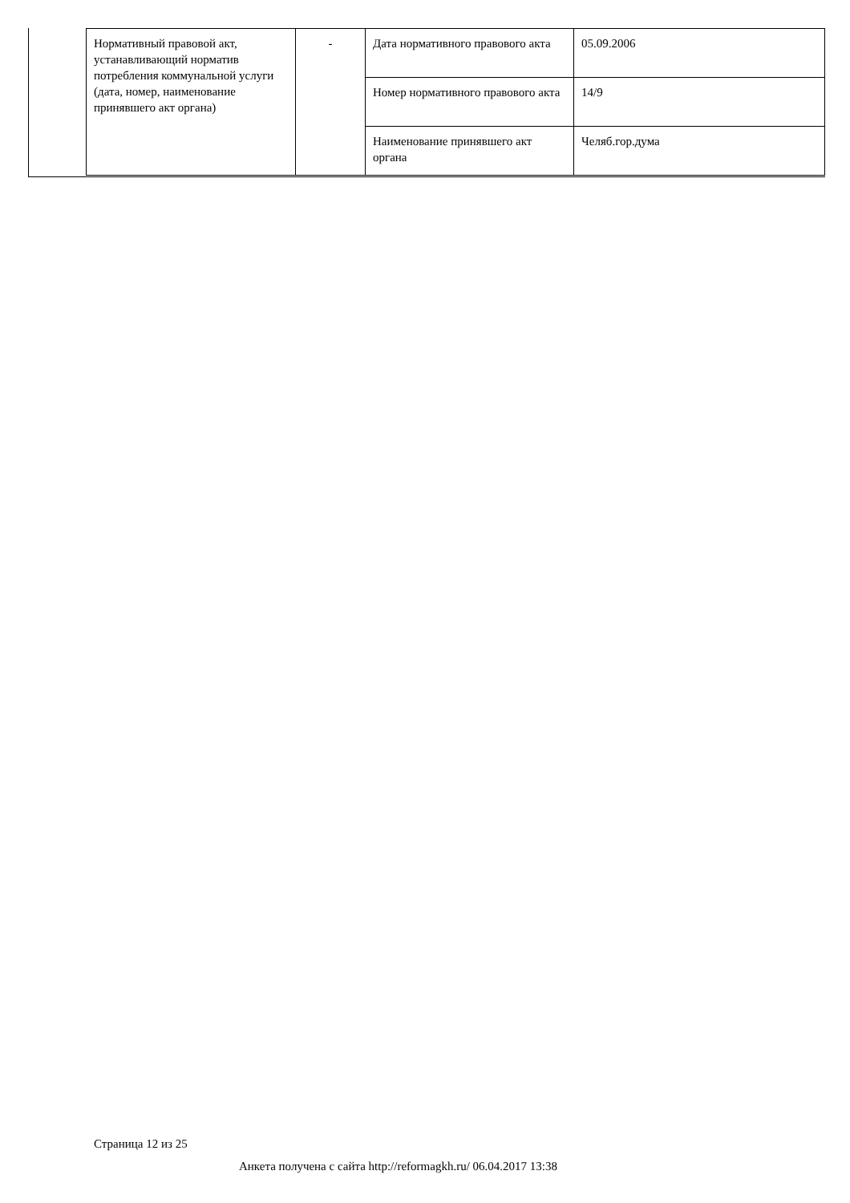| Нормативный правовой акт, устанавливающий норматив потребления коммунальной услуги (дата, номер, наименование принявшего акт органа) | - | Дата нормативного правового акта | 05.09.2006 |
| | | Номер нормативного правового акта | 14/9 |
| | | Наименование принявшего акт органа | Челяб.гор.дума |
Страница 12 из 25
Анкета получена с сайта http://reformagkh.ru/ 06.04.2017 13:38